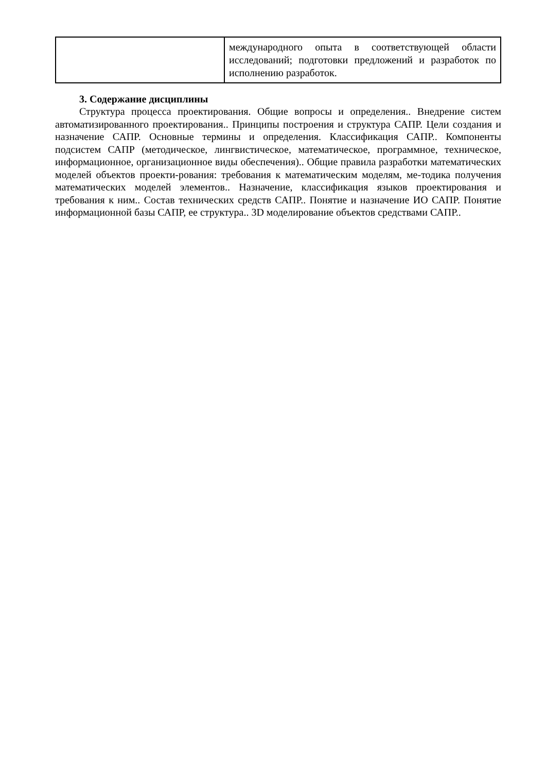| | международного опыта в соответствующей области исследований; подготовки предложений и разработок по исполнению разработок. |
3. Содержание дисциплины
Структура процесса проектирования. Общие вопросы и определения.. Внедрение систем автоматизированного проектирования.. Принципы построения и структура САПР. Цели создания и назначение САПР. Основные термины и определения. Классификация САПР.. Компоненты подсистем САПР (методическое, лингвистическое, математическое, программное, техническое, информационное, организационное виды обеспечения).. Общие правила разработки математических моделей объектов проекти-рования: требования к математическим моделям, ме-тодика получения математических моделей элементов.. Назначение, классификация языков проектирования и требования к ним.. Состав технических средств САПР.. Понятие и назначение ИО САПР. Понятие информационной базы САПР, ее структура.. 3D моделирование объектов средствами САПР..